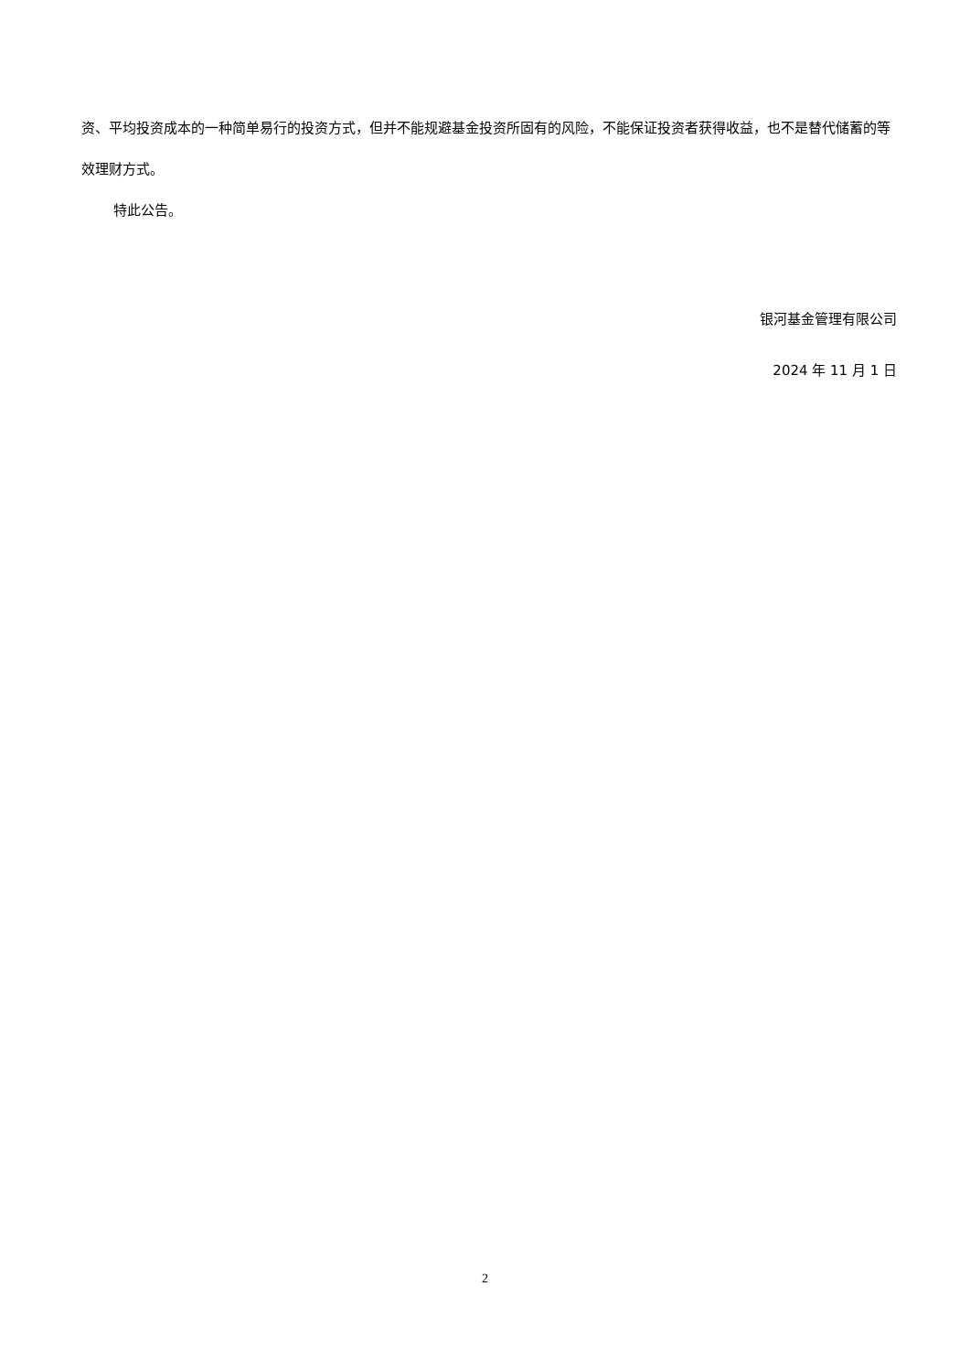资、平均投资成本的一种简单易行的投资方式，但并不能规避基金投资所固有的风险，不能保证投资者获得收益，也不是替代储蓄的等效理财方式。
特此公告。
银河基金管理有限公司
2024 年 11 月 1 日
2